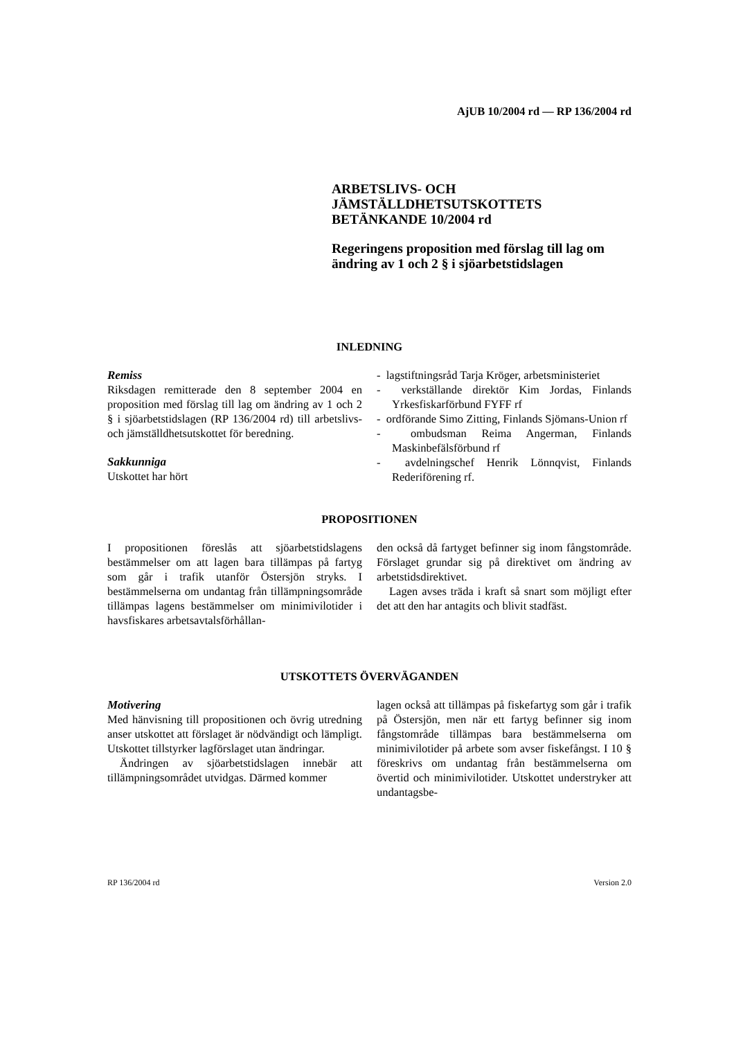AjUB 10/2004 rd — RP 136/2004 rd
ARBETSLIVS- OCH JÄMSTÄLLDHETSUTSKOTTETS BETÄNKANDE 10/2004 rd
Regeringens proposition med förslag till lag om ändring av 1 och 2 § i sjöarbetstidslagen
INLEDNING
Remiss
Riksdagen remitterade den 8 september 2004 en proposition med förslag till lag om ändring av 1 och 2 § i sjöarbetstidslagen (RP 136/2004 rd) till arbetslivs- och jämställdhetsutskottet för beredning.
Sakkunniga
Utskottet har hört
- lagstiftningsråd Tarja Kröger, arbetsministeriet
- verkställande direktör Kim Jordas, Finlands Yrkesfiskarförbund FYFF rf
- ordförande Simo Zitting, Finlands Sjömans-Union rf
- ombudsman Reima Angerman, Finlands Maskinbefälsförbund rf
- avdelningschef Henrik Lönnqvist, Finlands Rederiförening rf.
PROPOSITIONEN
I propositionen föreslås att sjöarbetstidslagens bestämmelser om att lagen bara tillämpas på fartyg som går i trafik utanför Östersjön stryks. I bestämmelserna om undantag från tillämpningsområde tillämpas lagens bestämmelser om minimivilotider i havsfiskares arbetsavtalsförhållan-
den också då fartyget befinner sig inom fångstområde. Förslaget grundar sig på direktivet om ändring av arbetstidsdirektivet.
Lagen avses träda i kraft så snart som möjligt efter det att den har antagits och blivit stadfäst.
UTSKOTTETS ÖVERVÄGANDEN
Motivering
Med hänvisning till propositionen och övrig utredning anser utskottet att förslaget är nödvändigt och lämpligt. Utskottet tillstyrker lagförslaget utan ändringar.
Ändringen av sjöarbetstidslagen innebär att tillämpningsområdet utvidgas. Därmed kommer
lagen också att tillämpas på fiskefartyg som går i trafik på Östersjön, men när ett fartyg befinner sig inom fångstområde tillämpas bara bestämmelserna om minimivilotider på arbete som avser fiskefångst. I 10 § föreskrivs om undantag från bestämmelserna om övertid och minimivilotider. Utskottet understryker att undantagsbe-
RP 136/2004 rd Version 2.0